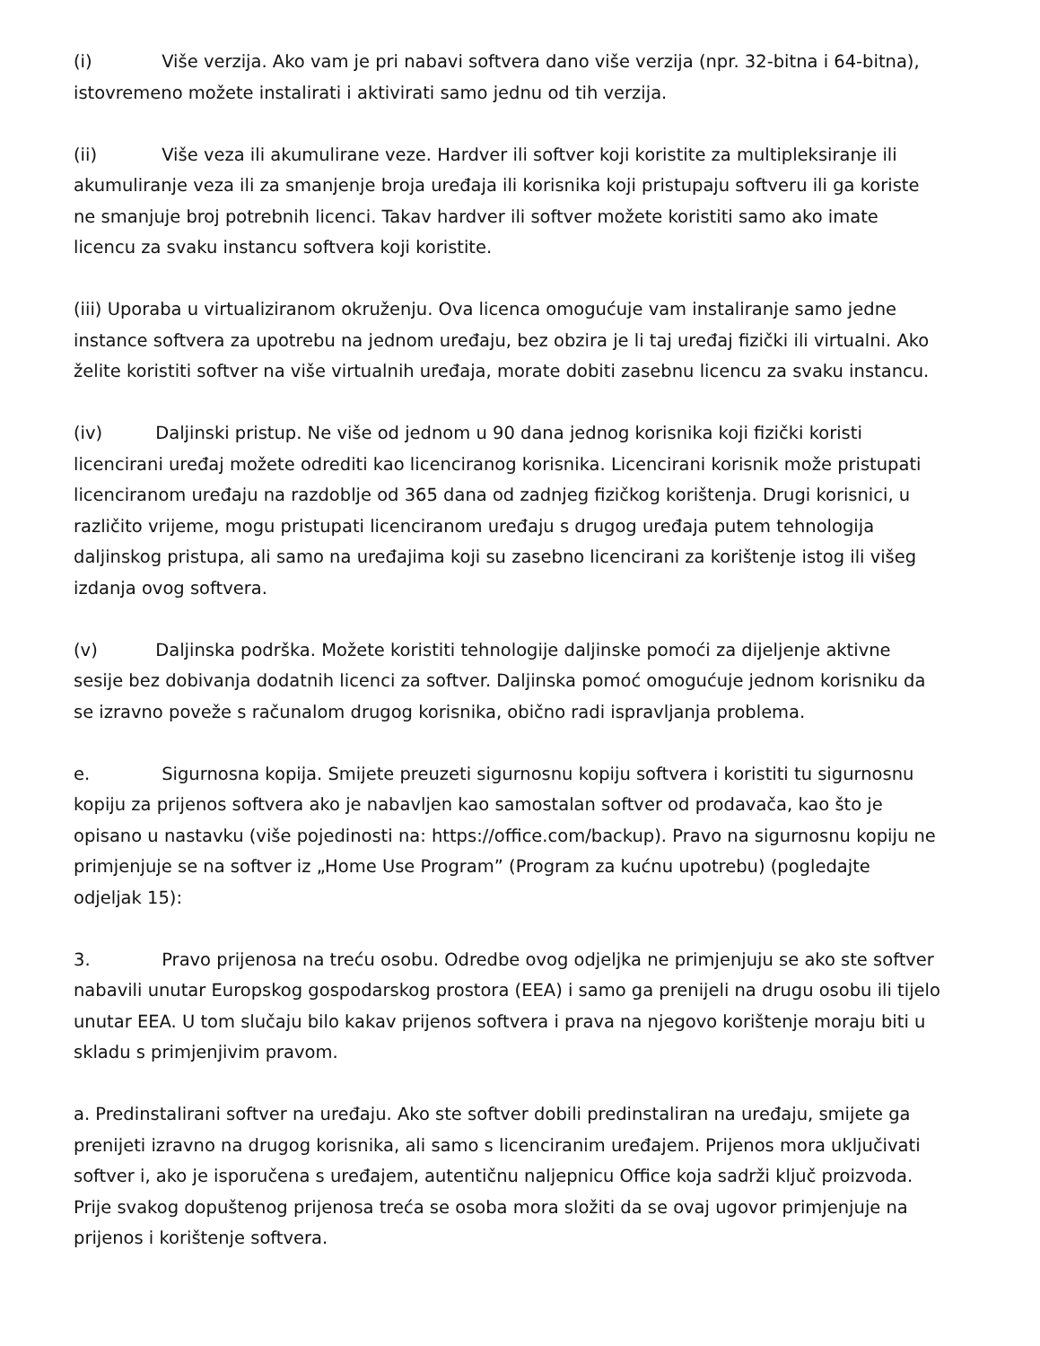(i) Više verzija. Ako vam je pri nabavi softvera dano više verzija (npr. 32-bitna i 64-bitna), istovremeno možete instalirati i aktivirati samo jednu od tih verzija.
(ii) Više veza ili akumulirane veze. Hardver ili softver koji koristite za multipleksiranje ili akumuliranje veza ili za smanjenje broja uređaja ili korisnika koji pristupaju softveru ili ga koriste ne smanjuje broj potrebnih licenci. Takav hardver ili softver možete koristiti samo ako imate licencu za svaku instancu softvera koji koristite.
(iii) Uporaba u virtualiziranom okruženju. Ova licenca omogućuje vam instaliranje samo jedne instance softvera za upotrebu na jednom uređaju, bez obzira je li taj uređaj fizički ili virtualni. Ako želite koristiti softver na više virtualnih uređaja, morate dobiti zasebnu licencu za svaku instancu.
(iv) Daljinski pristup. Ne više od jednom u 90 dana jednog korisnika koji fizički koristi licencirani uređaj možete odrediti kao licenciranog korisnika. Licencirani korisnik može pristupati licenciranom uređaju na razdoblje od 365 dana od zadnjeg fizičkog korištenja. Drugi korisnici, u različito vrijeme, mogu pristupati licenciranom uređaju s drugog uređaja putem tehnologija daljinskog pristupa, ali samo na uređajima koji su zasebno licencirani za korištenje istog ili višeg izdanja ovog softvera.
(v) Daljinska podrška. Možete koristiti tehnologije daljinske pomoći za dijeljenje aktivne sesije bez dobivanja dodatnih licenci za softver. Daljinska pomoć omogućuje jednom korisniku da se izravno poveže s računalom drugog korisnika, obično radi ispravljanja problema.
e. Sigurnosna kopija. Smijete preuzeti sigurnosnu kopiju softvera i koristiti tu sigurnosnu kopiju za prijenos softvera ako je nabavljen kao samostalan softver od prodavača, kao što je opisano u nastavku (više pojedinosti na: https://office.com/backup). Pravo na sigurnosnu kopiju ne primjenjuje se na softver iz „Home Use Program” (Program za kućnu upotrebu) (pogledajte odjeljak 15):
3. Pravo prijenosa na treću osobu. Odredbe ovog odjeljka ne primjenjuju se ako ste softver nabavili unutar Europskog gospodarskog prostora (EEA) i samo ga prenijeli na drugu osobu ili tijelo unutar EEA. U tom slučaju bilo kakav prijenos softvera i prava na njegovo korištenje moraju biti u skladu s primjenjivim pravom.
a. Predinstalirani softver na uređaju. Ako ste softver dobili predinstaliran na uređaju, smijete ga prenijeti izravno na drugog korisnika, ali samo s licenciranim uređajem. Prijenos mora uključivati softver i, ako je isporučena s uređajem, autentičnu naljepnicu Office koja sadrži ključ proizvoda. Prije svakog dopuštenog prijenosa treća se osoba mora složiti da se ovaj ugovor primjenjuje na prijenos i korištenje softvera.